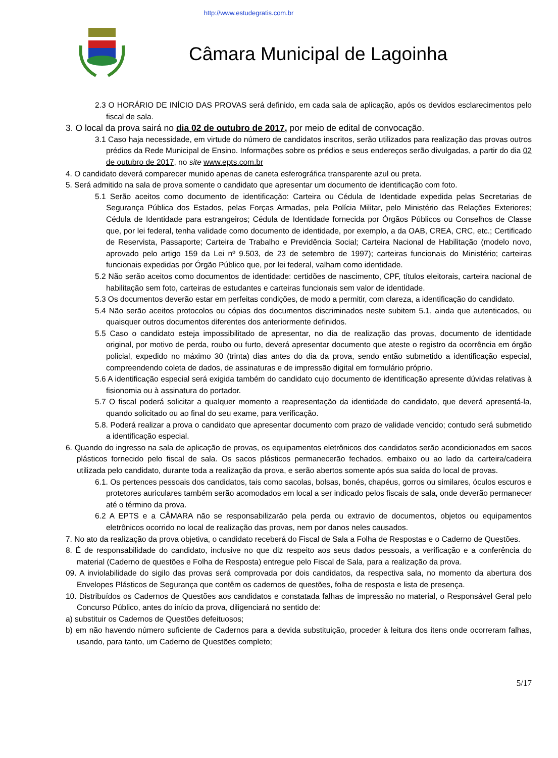http://www.estudegratis.com.br
Câmara Municipal de Lagoinha
2.3 O HORÁRIO DE INÍCIO DAS PROVAS será definido, em cada sala de aplicação, após os devidos esclarecimentos pelo fiscal de sala.
3. O local da prova sairá no dia 02 de outubro de 2017, por meio de edital de convocação.
3.1 Caso haja necessidade, em virtude do número de candidatos inscritos, serão utilizados para realização das provas outros prédios da Rede Municipal de Ensino. Informações sobre os prédios e seus endereços serão divulgadas, a partir do dia 02 de outubro de 2017, no site www.epts.com.br
4. O candidato deverá comparecer munido apenas de caneta esferográfica transparente azul ou preta.
5. Será admitido na sala de prova somente o candidato que apresentar um documento de identificação com foto.
5.1 Serão aceitos como documento de identificação: Carteira ou Cédula de Identidade expedida pelas Secretarias de Segurança Pública dos Estados, pelas Forças Armadas, pela Polícia Militar, pelo Ministério das Relações Exteriores; Cédula de Identidade para estrangeiros; Cédula de Identidade fornecida por Órgãos Públicos ou Conselhos de Classe que, por lei federal, tenha validade como documento de identidade, por exemplo, a da OAB, CREA, CRC, etc.; Certificado de Reservista, Passaporte; Carteira de Trabalho e Previdência Social; Carteira Nacional de Habilitação (modelo novo, aprovado pelo artigo 159 da Lei nº 9.503, de 23 de setembro de 1997); carteiras funcionais do Ministério; carteiras funcionais expedidas por Órgão Público que, por lei federal, valham como identidade.
5.2 Não serão aceitos como documentos de identidade: certidões de nascimento, CPF, títulos eleitorais, carteira nacional de habilitação sem foto, carteiras de estudantes e carteiras funcionais sem valor de identidade.
5.3 Os documentos deverão estar em perfeitas condições, de modo a permitir, com clareza, a identificação do candidato.
5.4 Não serão aceitos protocolos ou cópias dos documentos discriminados neste subitem 5.1, ainda que autenticados, ou quaisquer outros documentos diferentes dos anteriormente definidos.
5.5 Caso o candidato esteja impossibilitado de apresentar, no dia de realização das provas, documento de identidade original, por motivo de perda, roubo ou furto, deverá apresentar documento que ateste o registro da ocorrência em órgão policial, expedido no máximo 30 (trinta) dias antes do dia da prova, sendo então submetido a identificação especial, compreendendo coleta de dados, de assinaturas e de impressão digital em formulário próprio.
5.6 A identificação especial será exigida também do candidato cujo documento de identificação apresente dúvidas relativas à fisionomia ou à assinatura do portador.
5.7 O fiscal poderá solicitar a qualquer momento a reapresentação da identidade do candidato, que deverá apresentá-la, quando solicitado ou ao final do seu exame, para verificação.
5.8. Poderá realizar a prova o candidato que apresentar documento com prazo de validade vencido; contudo será submetido a identificação especial.
6. Quando do ingresso na sala de aplicação de provas, os equipamentos eletrônicos dos candidatos serão acondicionados em sacos plásticos fornecido pelo fiscal de sala. Os sacos plásticos permanecerão fechados, embaixo ou ao lado da carteira/cadeira utilizada pelo candidato, durante toda a realização da prova, e serão abertos somente após sua saída do local de provas.
6.1. Os pertences pessoais dos candidatos, tais como sacolas, bolsas, bonés, chapéus, gorros ou similares, óculos escuros e protetores auriculares também serão acomodados em local a ser indicado pelos fiscais de sala, onde deverão permanecer até o término da prova.
6.2 A EPTS e a CÂMARA não se responsabilizarão pela perda ou extravio de documentos, objetos ou equipamentos eletrônicos ocorrido no local de realização das provas, nem por danos neles causados.
7. No ato da realização da prova objetiva, o candidato receberá do Fiscal de Sala a Folha de Respostas e o Caderno de Questões.
8. É de responsabilidade do candidato, inclusive no que diz respeito aos seus dados pessoais, a verificação e a conferência do material (Caderno de questões e Folha de Resposta) entregue pelo Fiscal de Sala, para a realização da prova.
09. A inviolabilidade do sigilo das provas será comprovada por dois candidatos, da respectiva sala, no momento da abertura dos Envelopes Plásticos de Segurança que contêm os cadernos de questões, folha de resposta e lista de presença.
10. Distribuídos os Cadernos de Questões aos candidatos e constatada falhas de impressão no material, o Responsável Geral pelo Concurso Público, antes do início da prova, diligenciará no sentido de:
a) substituir os Cadernos de Questões defeituosos;
b) em não havendo número suficiente de Cadernos para a devida substituição, proceder à leitura dos itens onde ocorreram falhas, usando, para tanto, um Caderno de Questões completo;
5/17